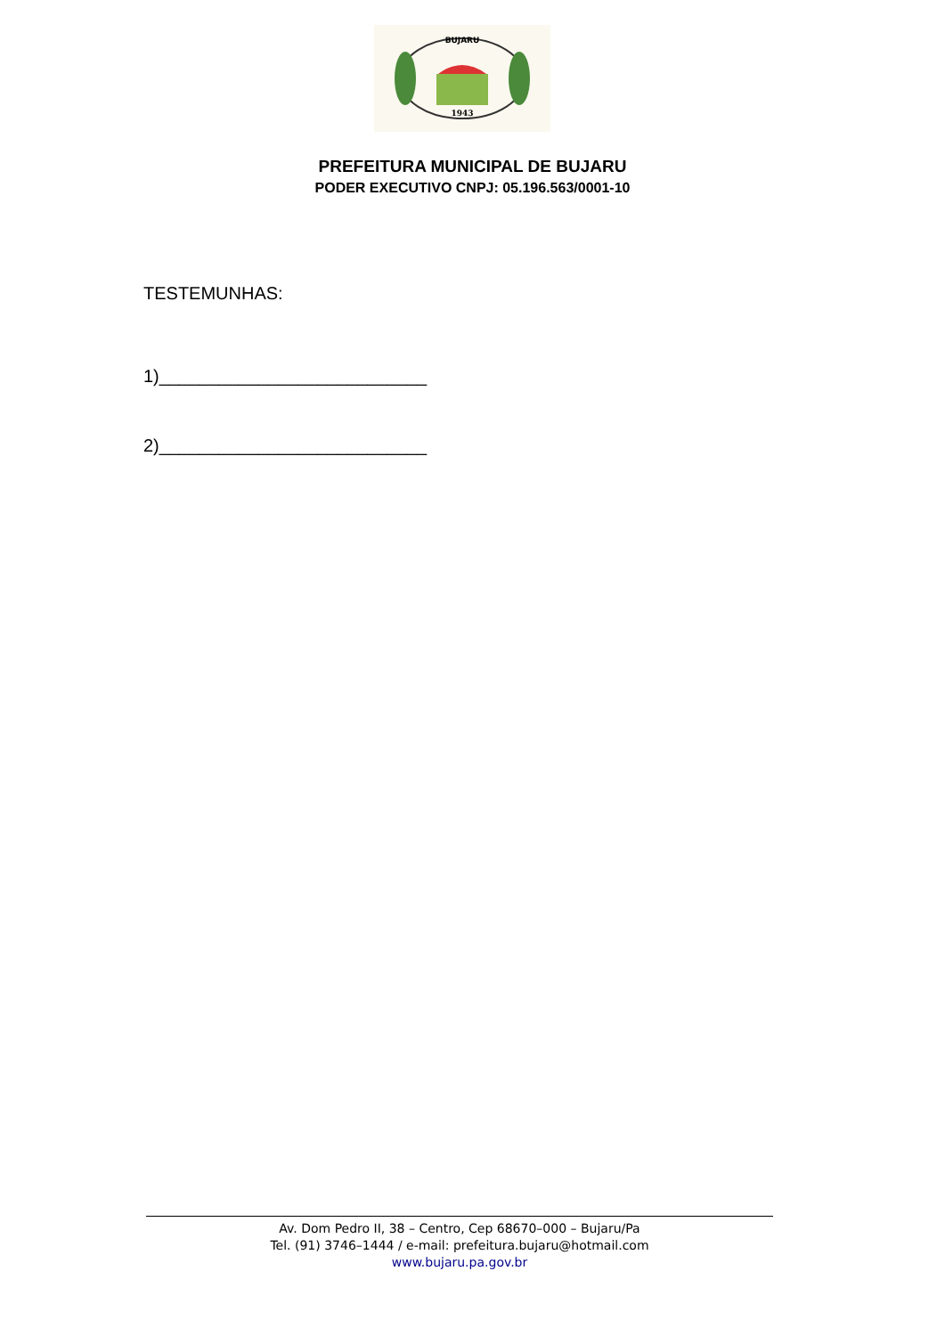BUJARU
1943
PREFEITURA MUNICIPAL DE BUJARU
PODER EXECUTIVO CNPJ: 05.196.563/0001-10
TESTEMUNHAS:
1)___________________________
2)___________________________
Av. Dom Pedro II, 38 – Centro, Cep 68670–000 – Bujaru/Pa
Tel. (91) 3746–1444 / e-mail: prefeitura.bujaru@hotmail.com
www.bujaru.pa.gov.br